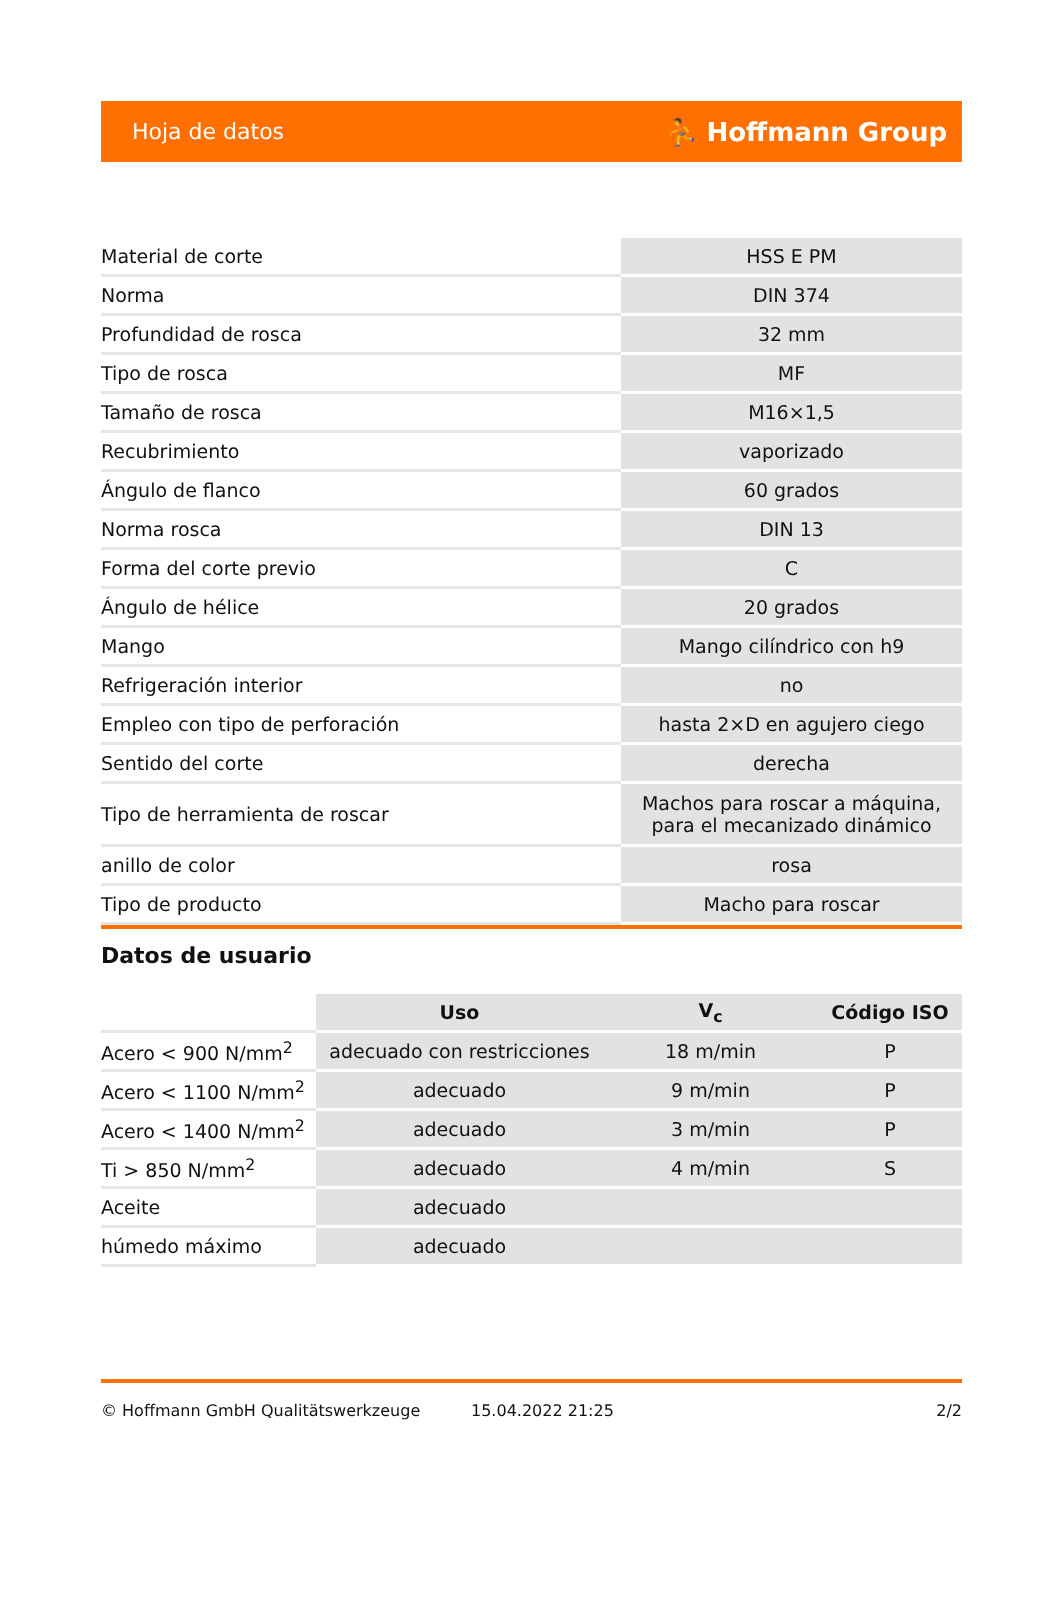Hoja de datos ⛹ Hoffmann Group
| Material de corte | HSS E PM |
| Norma | DIN 374 |
| Profundidad de rosca | 32 mm |
| Tipo de rosca | MF |
| Tamaño de rosca | M16×1,5 |
| Recubrimiento | vaporizado |
| Ángulo de flanco | 60 grados |
| Norma rosca | DIN 13 |
| Forma del corte previo | C |
| Ángulo de hélice | 20 grados |
| Mango | Mango cilíndrico con h9 |
| Refrigeración interior | no |
| Empleo con tipo de perforación | hasta 2×D en agujero ciego |
| Sentido del corte | derecha |
| Tipo de herramienta de roscar | Machos para roscar a máquina, para el mecanizado dinámico |
| anillo de color | rosa |
| Tipo de producto | Macho para roscar |
Datos de usuario
| | Uso | V<sub>c</sub> | Código ISO |
| Acero < 900 N/mm<sup>2</sup> | adecuado con restricciones | 18 m/min | P |
| Acero < 1100 N/mm<sup>2</sup> | adecuado | 9 m/min | P |
| Acero < 1400 N/mm<sup>2</sup> | adecuado | 3 m/min | P |
| Ti > 850 N/mm<sup>2</sup> | adecuado | 4 m/min | S |
| Aceite | adecuado | | |
| húmedo máximo | adecuado | | |
© Hoffmann GmbH Qualitätswerkzeuge 15.04.2022 21:25 2/2